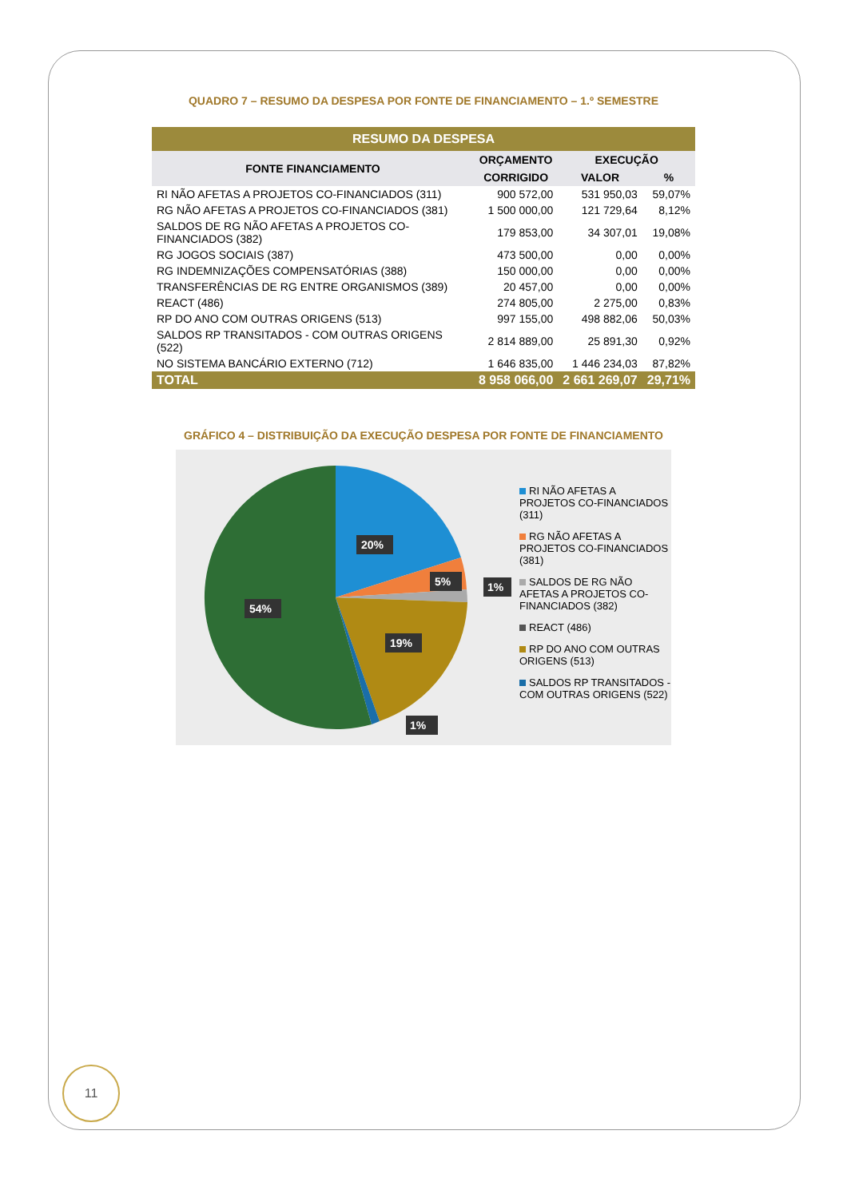QUADRO 7 – RESUMO DA DESPESA POR FONTE DE FINANCIAMENTO – 1.º SEMESTRE
| RESUMO DA DESPESA | | | |
| --- | --- | --- | --- |
| FONTE FINANCIAMENTO | ORÇAMENTO | EXECUÇÃO | |
| | CORRIGIDO | VALOR | % |
| RI NÃO AFETAS A PROJETOS CO-FINANCIADOS (311) | 900 572,00 | 531 950,03 | 59,07% |
| RG NÃO AFETAS A PROJETOS CO-FINANCIADOS (381) | 1 500 000,00 | 121 729,64 | 8,12% |
| SALDOS DE RG NÃO AFETAS A PROJETOS CO-FINANCIADOS (382) | 179 853,00 | 34 307,01 | 19,08% |
| RG JOGOS SOCIAIS (387) | 473 500,00 | 0,00 | 0,00% |
| RG INDEMNIZAÇÕES COMPENSATÓRIAS (388) | 150 000,00 | 0,00 | 0,00% |
| TRANSFERÊNCIAS DE RG ENTRE ORGANISMOS (389) | 20 457,00 | 0,00 | 0,00% |
| REACT (486) | 274 805,00 | 2 275,00 | 0,83% |
| RP DO ANO COM OUTRAS ORIGENS (513) | 997 155,00 | 498 882,06 | 50,03% |
| SALDOS RP TRANSITADOS - COM OUTRAS ORIGENS (522) | 2 814 889,00 | 25 891,30 | 0,92% |
| NO SISTEMA BANCÁRIO EXTERNO (712) | 1 646 835,00 | 1 446 234,03 | 87,82% |
| TOTAL | 8 958 066,00 | 2 661 269,07 | 29,71% |
GRÁFICO 4 – DISTRIBUIÇÃO DA EXECUÇÃO DESPESA POR FONTE DE FINANCIAMENTO
20%
5%
1%
54%
19%
1%
RI NÃO AFETAS A PROJETOS CO-FINANCIADOS (311)
RG NÃO AFETAS A PROJETOS CO-FINANCIADOS (381)
SALDOS DE RG NÃO AFETAS A PROJETOS CO-FINANCIADOS (382)
REACT (486)
RP DO ANO COM OUTRAS ORIGENS (513)
SALDOS RP TRANSITADOS - COM OUTRAS ORIGENS (522)
11